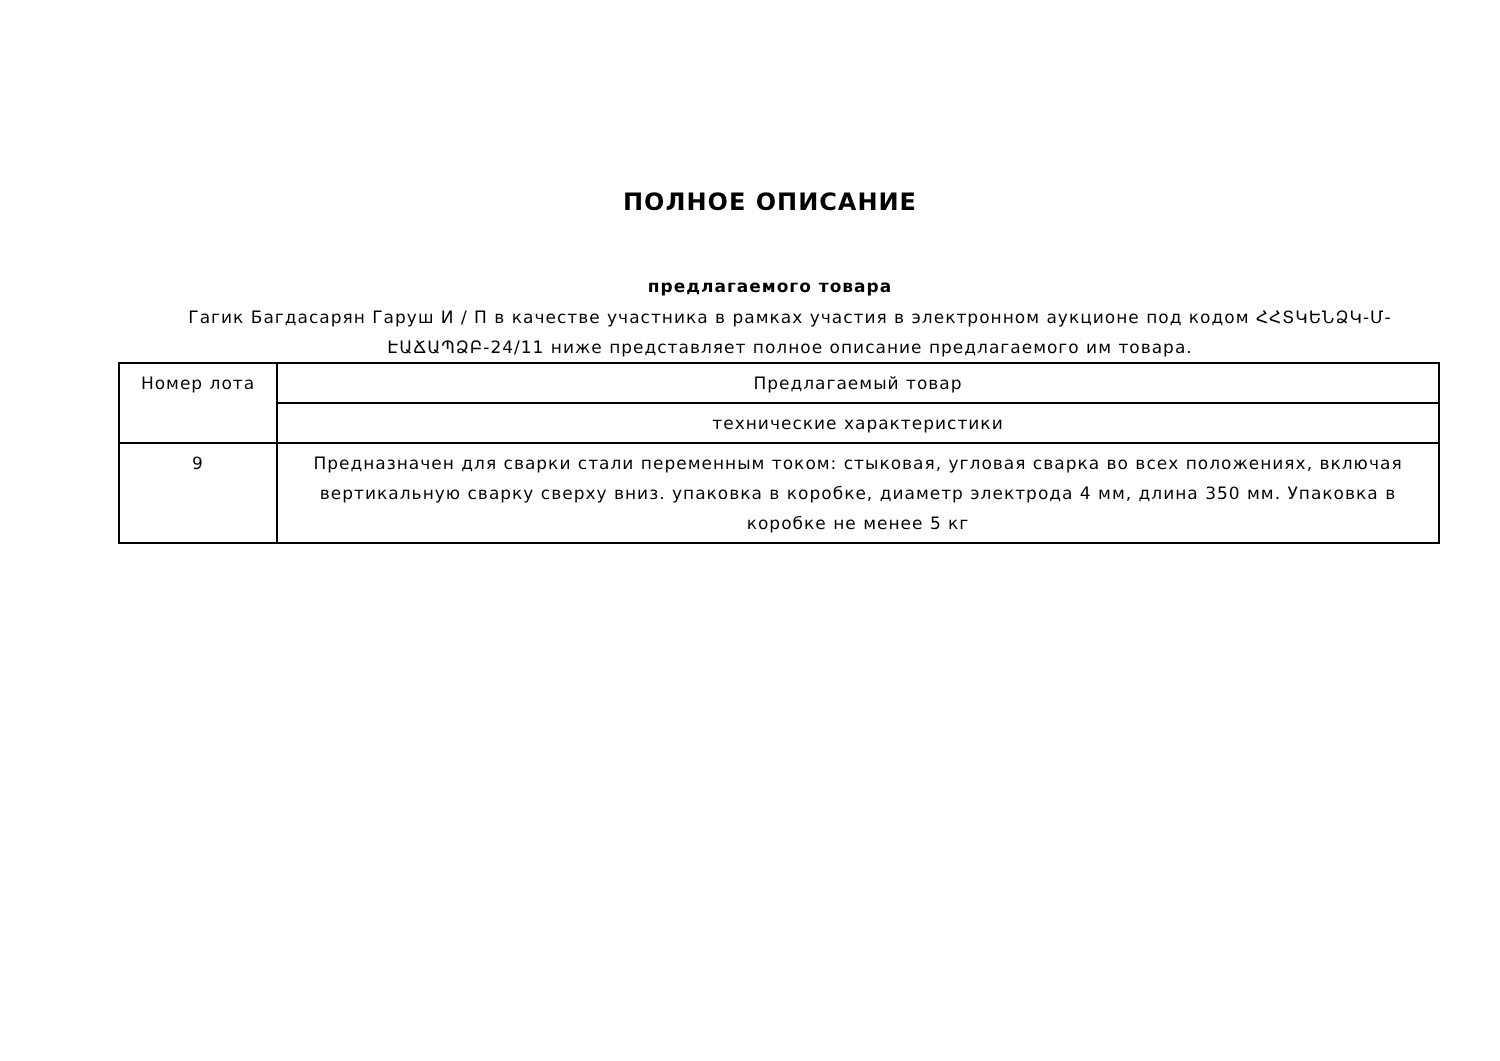ПОЛНОЕ ОПИСАНИЕ
предлагаемого товара
Гагик Багдасарян Гаруш И / П в качестве участника в рамках участия в электронном аукционе под кодом ՀՀՏԿԵՆՁԿ-Մ-ԷԱՃԱՊՁԲ-24/11 ниже представляет полное описание предлагаемого им товара.
| Номер лота | Предлагаемый товар |
| | технические характеристики |
| 9 | Предназначен для сварки стали переменным током: стыковая, угловая сварка во всех положениях, включая вертикальную сварку сверху вниз. упаковка в коробке, диаметр электрода 4 мм, длина 350 мм. Упаковка в коробке не менее 5 кг |